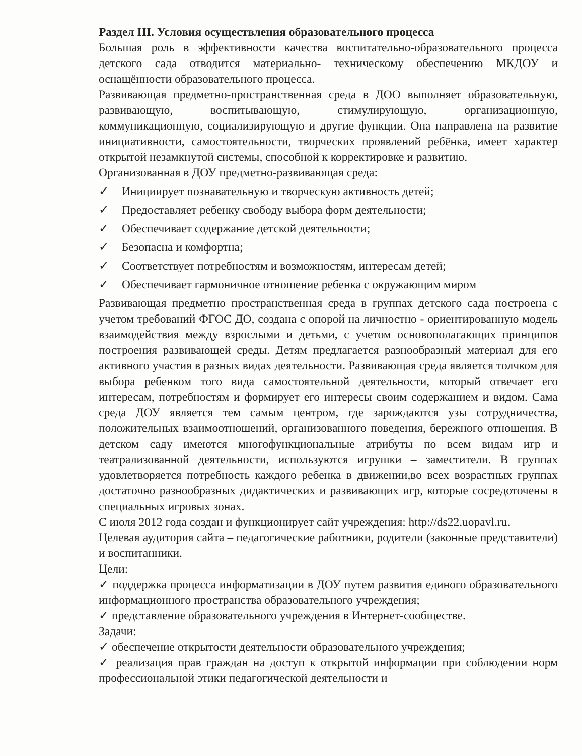Раздел III. Условия осуществления образовательного процесса
Большая роль в эффективности качества воспитательно-образовательного процесса детского сада отводится материально- техническому обеспечению МКДОУ и оснащённости образовательного процесса.
Развивающая предметно-пространственная среда в ДОО выполняет образовательную, развивающую, воспитывающую, стимулирующую, организационную, коммуникационную, социализирующую и другие функции. Она направлена на развитие инициативности, самостоятельности, творческих проявлений ребёнка, имеет характер открытой незамкнутой системы, способной к корректировке и развитию.
Организованная в ДОУ предметно-развивающая среда:
✓ Инициирует познавательную и творческую активность детей;
✓ Предоставляет ребенку свободу выбора форм деятельности;
✓ Обеспечивает содержание детской деятельности;
✓ Безопасна и комфортна;
✓ Соответствует потребностям и возможностям, интересам детей;
✓ Обеспечивает гармоничное отношение ребенка с окружающим миром
Развивающая предметно пространственная среда в группах детского сада построена с учетом требований ФГОС ДО, создана с опорой на личностно - ориентированную модель взаимодействия между взрослыми и детьми, с учетом основополагающих принципов построения развивающей среды. Детям предлагается разнообразный материал для его активного участия в разных видах деятельности. Развивающая среда является толчком для выбора ребенком того вида самостоятельной деятельности, который отвечает его интересам, потребностям и формирует его интересы своим содержанием и видом. Сама среда ДОУ является тем самым центром, где зарождаются узы сотрудничества, положительных взаимоотношений, организованного поведения, бережного отношения. В детском саду имеются многофункциональные атрибуты по всем видам игр и театрализованной деятельности, используются игрушки – заместители. В группах удовлетворяется потребность каждого ребенка в движении,во всех возрастных группах достаточно разнообразных дидактических и развивающих игр, которые сосредоточены в специальных игровых зонах.
С июля 2012 года создан и функционирует сайт учреждения: http://ds22.uopavl.ru.
Целевая аудитория сайта – педагогические работники, родители (законные представители) и воспитанники.
Цели:
✓ поддержка процесса информатизации в ДОУ путем развития единого образовательного информационного пространства образовательного учреждения;
✓ представление образовательного учреждения в Интернет-сообществе.
Задачи:
✓ обеспечение открытости деятельности образовательного учреждения;
✓ реализация прав граждан на доступ к открытой информации при соблюдении норм профессиональной этики педагогической деятельности и